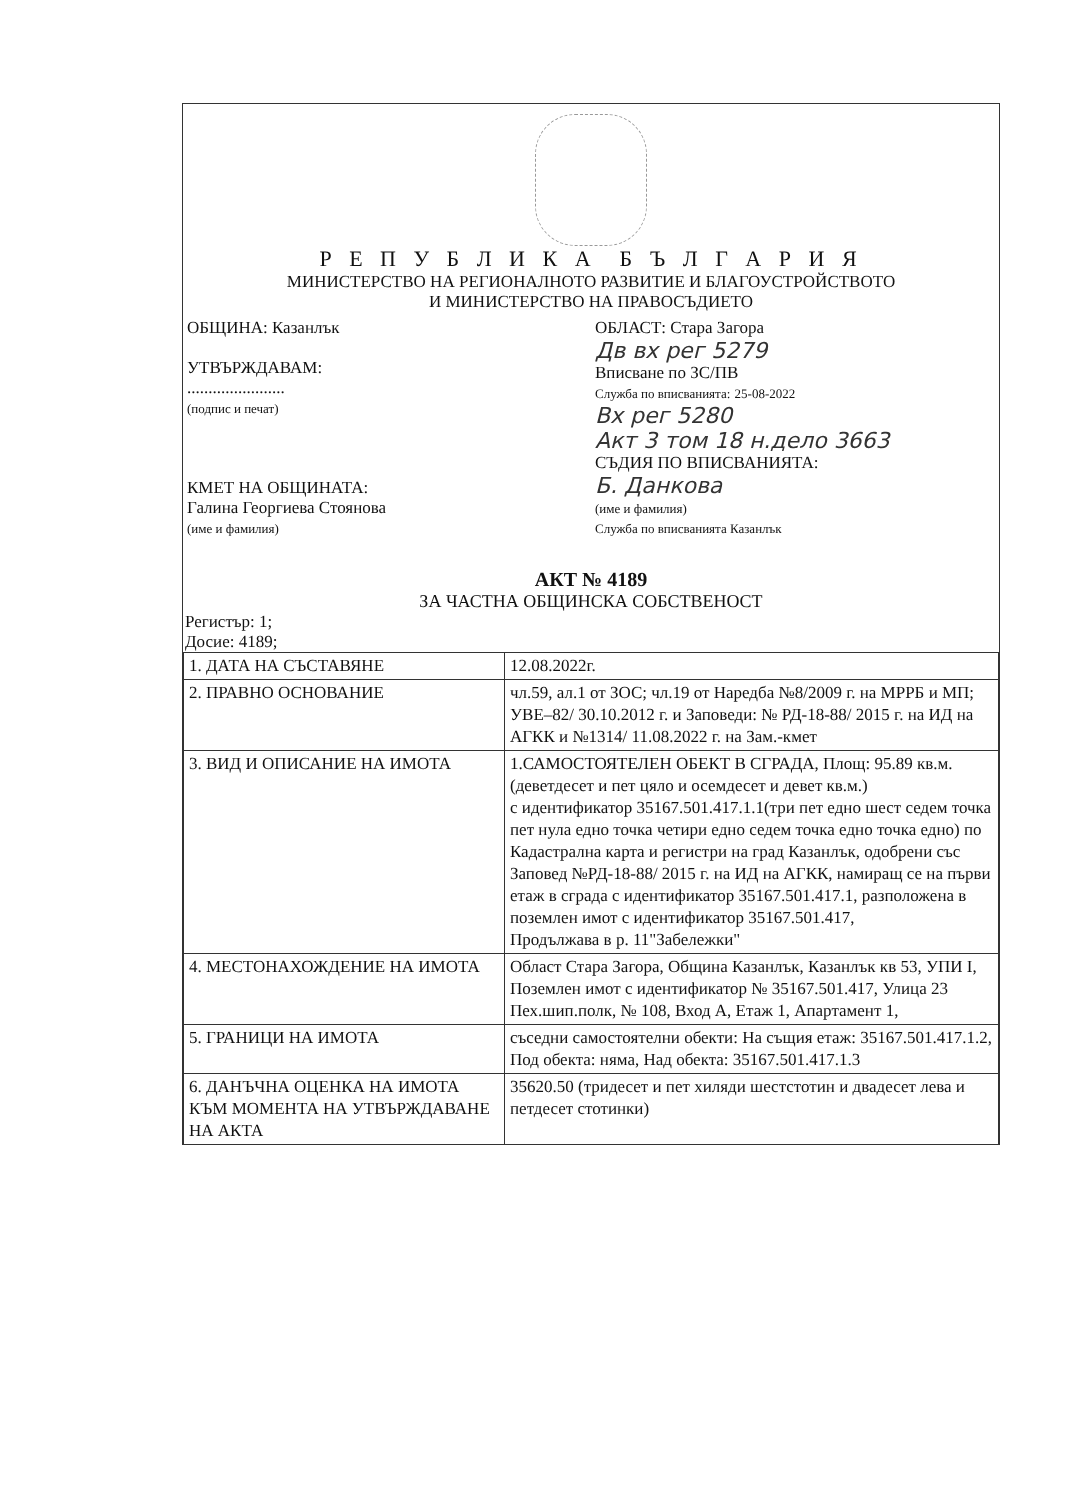Р Е П У Б Л И К А Б Ъ Л Г А Р И Я
МИНИСТЕРСТВО НА РЕГИОНАЛНОТО РАЗВИТИЕ И БЛАГОУСТРОЙСТВОТО
И МИНИСТЕРСТВО НА ПРАВОСЪДИЕТО
ОБЩИНА: Казанлък
УТВЪРЖДАВАМ:
.......................
(подпис и печат)
КМЕТ НА ОБЩИНАТА:
Галина Георгиева Стоянова
(име и фамилия)
ОБЛАСТ: Стара Загора
Дв вх рег 5279
Вписване по ЗС/ПВ
Служба по вписванията: 25-08-2022
Вх рег 5280
Акт 3 том 18 н.дело 3663
СЪДИЯ ПО ВПИСВАНИЯТА:
Б. Данкова
(име и фамилия)
Служба по вписванията Казанлък
АКТ № 4189
ЗА ЧАСТНА ОБЩИНСКА СОБСТВЕНОСТ
Регистър: 1;
Досие: 4189;
| 1. ДАТА НА СЪСТАВЯНЕ | 12.08.2022г. |
| 2. ПРАВНО ОСНОВАНИЕ | чл.59, ал.1 от ЗОС; чл.19 от Наредба №8/2009 г. на МРРБ и МП; УВЕ–82/ 30.10.2012 г. и Заповеди: № РД-18-88/ 2015 г. на ИД на АГКК и №1314/ 11.08.2022 г. на Зам.-кмет |
| 3. ВИД И ОПИСАНИЕ НА ИМОТА | 1.САМОСТОЯТЕЛЕН ОБЕКТ В СГРАДА, Площ: 95.89 кв.м. (деветдесет и пет цяло и осемдесет и девет кв.м.) с идентификатор 35167.501.417.1.1(три пет едно шест седем точка пет нула едно точка четири едно седем точка едно точка едно) по Кадастрална карта и регистри на град Казанлък, одобрени със Заповед №РД-18-88/ 2015 г. на ИД на АГКК, намиращ се на първи етаж в сграда с идентификатор 35167.501.417.1, разположена в поземлен имот с идентификатор 35167.501.417, Продължава в р. 11"Забележки" |
| 4. МЕСТОНАХОЖДЕНИЕ НА ИМОТА | Област Стара Загора, Община Казанлък, Казанлък кв 53, УПИ I, Поземлен имот с идентификатор № 35167.501.417, Улица 23 Пех.шип.полк, № 108, Вход А, Етаж 1, Апартамент 1, |
| 5. ГРАНИЦИ НА ИМОТА | съседни самостоятелни обекти: На същия етаж: 35167.501.417.1.2, Под обекта: няма, Над обекта: 35167.501.417.1.3 |
| 6. ДАНЪЧНА ОЦЕНКА НА ИМОТА КЪМ МОМЕНТА НА УТВЪРЖДАВАНЕ НА АКТА | 35620.50 (тридесет и пет хиляди шестстотин и двадесет лева и петдесет стотинки) |